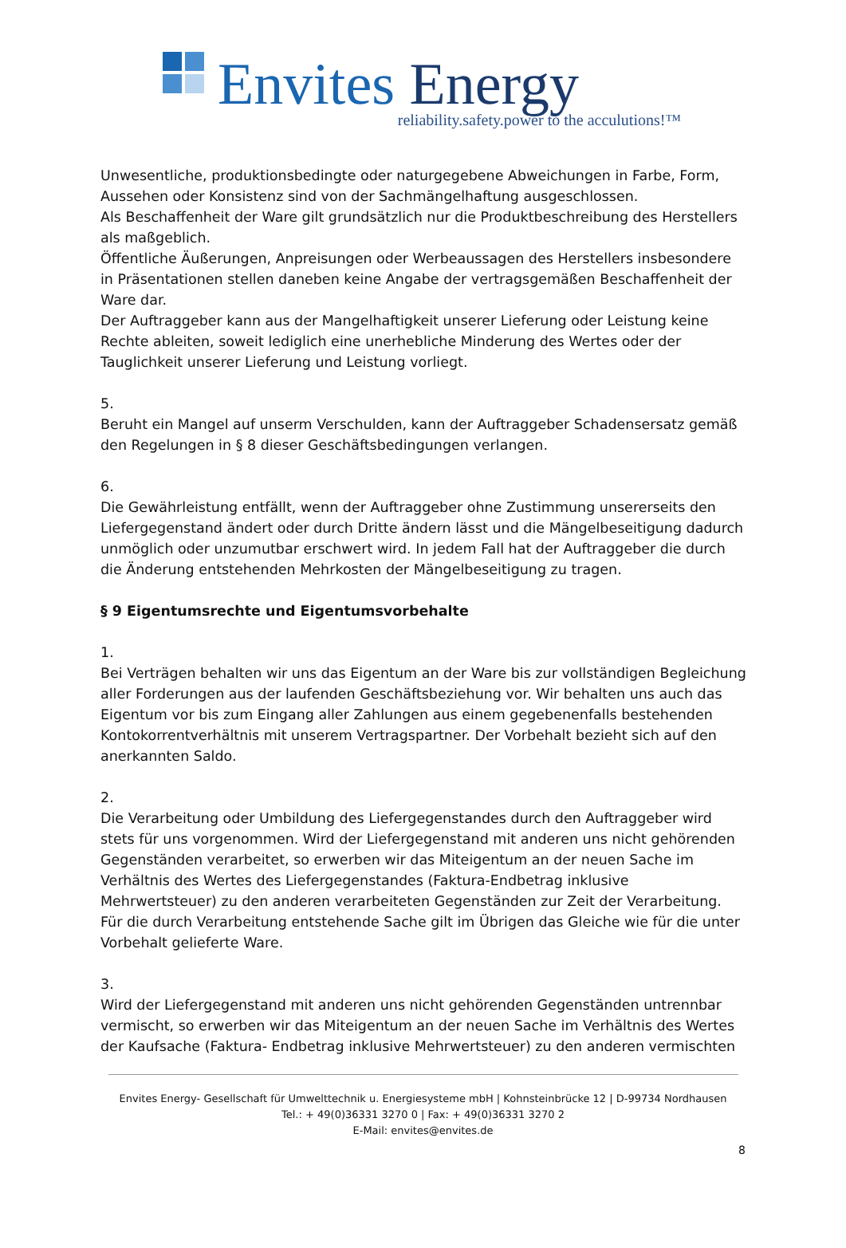Envites Energy
reliability.safety.power to the acculutions!™
Unwesentliche, produktionsbedingte oder naturgegebene Abweichungen in Farbe, Form, Aussehen oder Konsistenz sind von der Sachmängelhaftung ausgeschlossen.
Als Beschaffenheit der Ware gilt grundsätzlich nur die Produktbeschreibung des Herstellers als maßgeblich.
Öffentliche Äußerungen, Anpreisungen oder Werbeaussagen des Herstellers insbesondere in Präsentationen stellen daneben keine Angabe der vertragsgemäßen Beschaffenheit der Ware dar.
Der Auftraggeber kann aus der Mangelhaftigkeit unserer Lieferung oder Leistung keine Rechte ableiten, soweit lediglich eine unerhebliche Minderung des Wertes oder der Tauglichkeit unserer Lieferung und Leistung vorliegt.
5.
Beruht ein Mangel auf unserm Verschulden, kann der Auftraggeber Schadensersatz gemäß den Regelungen in § 8 dieser Geschäftsbedingungen verlangen.
6.
Die Gewährleistung entfällt, wenn der Auftraggeber ohne Zustimmung unsererseits den Liefergegenstand ändert oder durch Dritte ändern lässt und die Mängelbeseitigung dadurch unmöglich oder unzumutbar erschwert wird. In jedem Fall hat der Auftraggeber die durch die Änderung entstehenden Mehrkosten der Mängelbeseitigung zu tragen.
§ 9 Eigentumsrechte und Eigentumsvorbehalte
1.
Bei Verträgen behalten wir uns das Eigentum an der Ware bis zur vollständigen Begleichung aller Forderungen aus der laufenden Geschäftsbeziehung vor. Wir behalten uns auch das Eigentum vor bis zum Eingang aller Zahlungen aus einem gegebenenfalls bestehenden Kontokorrentverhältnis mit unserem Vertragspartner. Der Vorbehalt bezieht sich auf den anerkannten Saldo.
2.
Die Verarbeitung oder Umbildung des Liefergegenstandes durch den Auftraggeber wird stets für uns vorgenommen. Wird der Liefergegenstand mit anderen uns nicht gehörenden Gegenständen verarbeitet, so erwerben wir das Miteigentum an der neuen Sache im Verhältnis des Wertes des Liefergegenstandes (Faktura-Endbetrag inklusive Mehrwertsteuer) zu den anderen verarbeiteten Gegenständen zur Zeit der Verarbeitung. Für die durch Verarbeitung entstehende Sache gilt im Übrigen das Gleiche wie für die unter Vorbehalt gelieferte Ware.
3.
Wird der Liefergegenstand mit anderen uns nicht gehörenden Gegenständen untrennbar vermischt, so erwerben wir das Miteigentum an der neuen Sache im Verhältnis des Wertes der Kaufsache (Faktura- Endbetrag inklusive Mehrwertsteuer) zu den anderen vermischten
Envites Energy- Gesellschaft für Umwelttechnik u. Energiesysteme mbH | Kohnsteinbrücke 12 | D-99734 Nordhausen
Tel.: + 49(0)36331 3270 0 | Fax: + 49(0)36331 3270 2
E-Mail: envites@envites.de
8